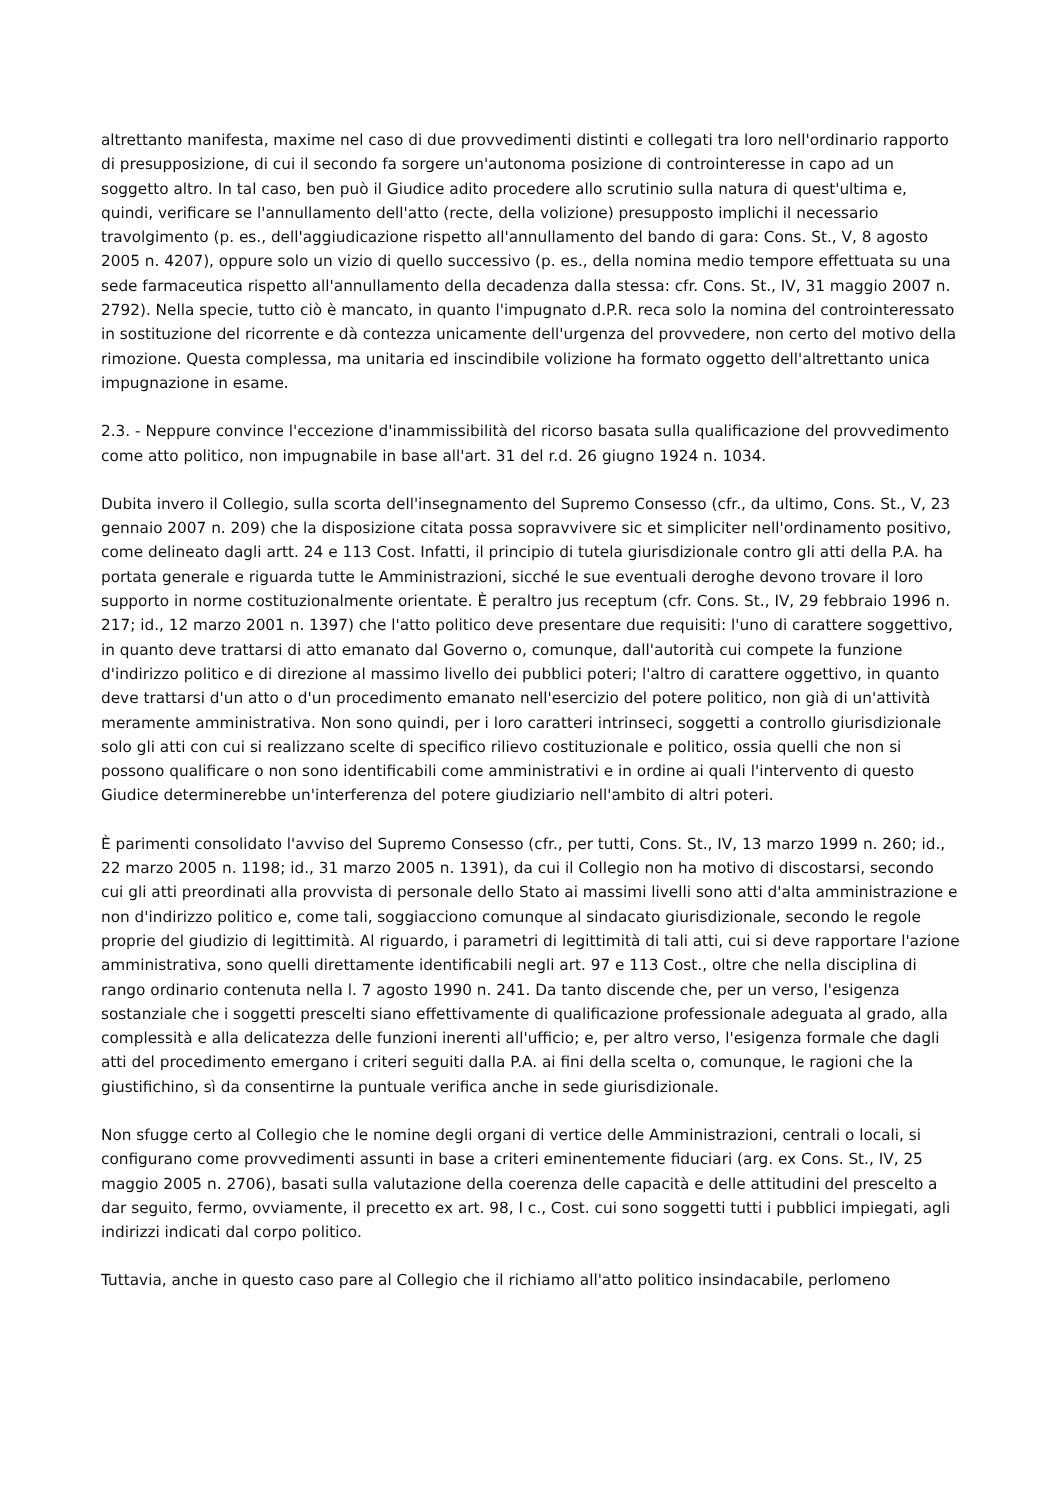altrettanto manifesta, maxime nel caso di due provvedimenti distinti e collegati tra loro nell'ordinario rapporto di presupposizione, di cui il secondo fa sorgere un'autonoma posizione di controinteresse in capo ad un soggetto altro. In tal caso, ben può il Giudice adito procedere allo scrutinio sulla natura di quest'ultima e, quindi, verificare se l'annullamento dell'atto (recte, della volizione) presupposto implichi il necessario travolgimento (p. es., dell'aggiudicazione rispetto all'annullamento del bando di gara: Cons. St., V, 8 agosto 2005 n. 4207), oppure solo un vizio di quello successivo (p. es., della nomina medio tempore effettuata su una sede farmaceutica rispetto all'annullamento della decadenza dalla stessa: cfr. Cons. St., IV, 31 maggio 2007 n. 2792). Nella specie, tutto ciò è mancato, in quanto l'impugnato d.P.R. reca solo la nomina del controinteressato in sostituzione del ricorrente e dà contezza unicamente dell'urgenza del provvedere, non certo del motivo della rimozione. Questa complessa, ma unitaria ed inscindibile volizione ha formato oggetto dell'altrettanto unica impugnazione in esame.
2.3. - Neppure convince l'eccezione d'inammissibilità del ricorso basata sulla qualificazione del provvedimento come atto politico, non impugnabile in base all'art. 31 del r.d. 26 giugno 1924 n. 1034.
Dubita invero il Collegio, sulla scorta dell'insegnamento del Supremo Consesso (cfr., da ultimo, Cons. St., V, 23 gennaio 2007 n. 209) che la disposizione citata possa sopravvivere sic et simpliciter nell'ordinamento positivo, come delineato dagli artt. 24 e 113 Cost. Infatti, il principio di tutela giurisdizionale contro gli atti della P.A. ha portata generale e riguarda tutte le Amministrazioni, sicché le sue eventuali deroghe devono trovare il loro supporto in norme costituzionalmente orientate. È peraltro jus receptum (cfr. Cons. St., IV, 29 febbraio 1996 n. 217; id., 12 marzo 2001 n. 1397) che l'atto politico deve presentare due requisiti: l'uno di carattere soggettivo, in quanto deve trattarsi di atto emanato dal Governo o, comunque, dall'autorità cui compete la funzione d'indirizzo politico e di direzione al massimo livello dei pubblici poteri; l'altro di carattere oggettivo, in quanto deve trattarsi d'un atto o d'un procedimento emanato nell'esercizio del potere politico, non già di un'attività meramente amministrativa. Non sono quindi, per i loro caratteri intrinseci, soggetti a controllo giurisdizionale solo gli atti con cui si realizzano scelte di specifico rilievo costituzionale e politico, ossia quelli che non si possono qualificare o non sono identificabili come amministrativi e in ordine ai quali l'intervento di questo Giudice determinerebbe un'interferenza del potere giudiziario nell'ambito di altri poteri.
È parimenti consolidato l'avviso del Supremo Consesso (cfr., per tutti, Cons. St., IV, 13 marzo 1999 n. 260; id., 22 marzo 2005 n. 1198; id., 31 marzo 2005 n. 1391), da cui il Collegio non ha motivo di discostarsi, secondo cui gli atti preordinati alla provvista di personale dello Stato ai massimi livelli sono atti d'alta amministrazione e non d'indirizzo politico e, come tali, soggiacciono comunque al sindacato giurisdizionale, secondo le regole proprie del giudizio di legittimità. Al riguardo, i parametri di legittimità di tali atti, cui si deve rapportare l'azione amministrativa, sono quelli direttamente identificabili negli art. 97 e 113 Cost., oltre che nella disciplina di rango ordinario contenuta nella l. 7 agosto 1990 n. 241. Da tanto discende che, per un verso, l'esigenza sostanziale che i soggetti prescelti siano effettivamente di qualificazione professionale adeguata al grado, alla complessità e alla delicatezza delle funzioni inerenti all'ufficio; e, per altro verso, l'esigenza formale che dagli atti del procedimento emergano i criteri seguiti dalla P.A. ai fini della scelta o, comunque, le ragioni che la giustifichino, sì da consentirne la puntuale verifica anche in sede giurisdizionale.
Non sfugge certo al Collegio che le nomine degli organi di vertice delle Amministrazioni, centrali o locali, si configurano come provvedimenti assunti in base a criteri eminentemente fiduciari (arg. ex Cons. St., IV, 25 maggio 2005 n. 2706), basati sulla valutazione della coerenza delle capacità e delle attitudini del prescelto a dar seguito, fermo, ovviamente, il precetto ex art. 98, I c., Cost. cui sono soggetti tutti i pubblici impiegati, agli indirizzi indicati dal corpo politico.
Tuttavia, anche in questo caso pare al Collegio che il richiamo all'atto politico insindacabile, perlomeno